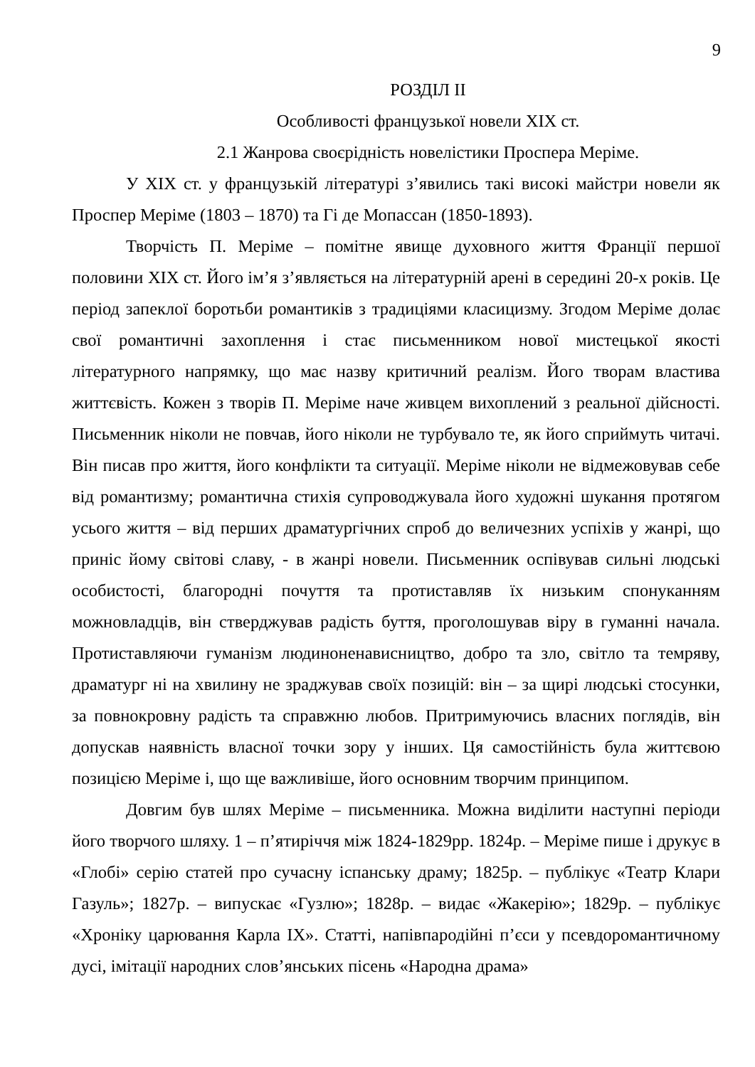9
РОЗДІЛ ІІ
Особливості французької новели XIX ст.
2.1 Жанрова своєрідність новелістики Проспера Меріме.
У XIX ст. у французькій літературі з’явились такі високі майстри новели як Проспер Меріме (1803 – 1870) та Гі де Мопассан (1850-1893).
Творчість П. Меріме – помітне явище духовного життя Франції першої половини XIX ст. Його ім’я з’являється на літературній арені в середині 20-х років. Це період запеклої боротьби романтиків з традиціями класицизму. Згодом Меріме долає свої романтичні захоплення і стає письменником нової мистецької якості літературного напрямку, що має назву критичний реалізм. Його творам властива життєвість. Кожен з творів П. Меріме наче живцем вихоплений з реальної дійсності. Письменник ніколи не повчав, його ніколи не турбувало те, як його сприймуть читачі. Він писав про життя, його конфлікти та ситуації. Меріме ніколи не відмежовував себе від романтизму; романтична стихія супроводжувала його художні шукання протягом усього життя – від перших драматургічних спроб до величезних успіхів у жанрі, що приніс йому світові славу, - в жанрі новели. Письменник оспівував сильні людські особистості, благородні почуття та протиставляв їх низьким спонуканням можновладців, він стверджував радість буття, проголошував віру в гуманні начала. Протиставляючи гуманізм людиноненависництво, добро та зло, світло та темряву, драматург ні на хвилину не зраджував своїх позицій: він – за щирі людські стосунки, за повнокровну радість та справжню любов. Притримуючись власних поглядів, він допускав наявність власної точки зору у інших. Ця самостійність була життєвою позицією Меріме і, що ще важливіше, його основним творчим принципом.
Довгим був шлях Меріме – письменника. Можна виділити наступні періоди його творчого шляху. 1 – п’ятиріччя між 1824-1829рр. 1824р. – Меріме пише і друкує в «Глобі» серію статей про сучасну іспанську драму; 1825р. – публікує «Театр Клари Газуль»; 1827р. – випускає «Гузлю»; 1828р. – видає «Жакерію»; 1829р. – публікує «Хроніку царювання Карла IX». Статті, напівпародійні п’єси у псевдоромантичному дусі, імітації народних слов’янських пісень «Народна драма»